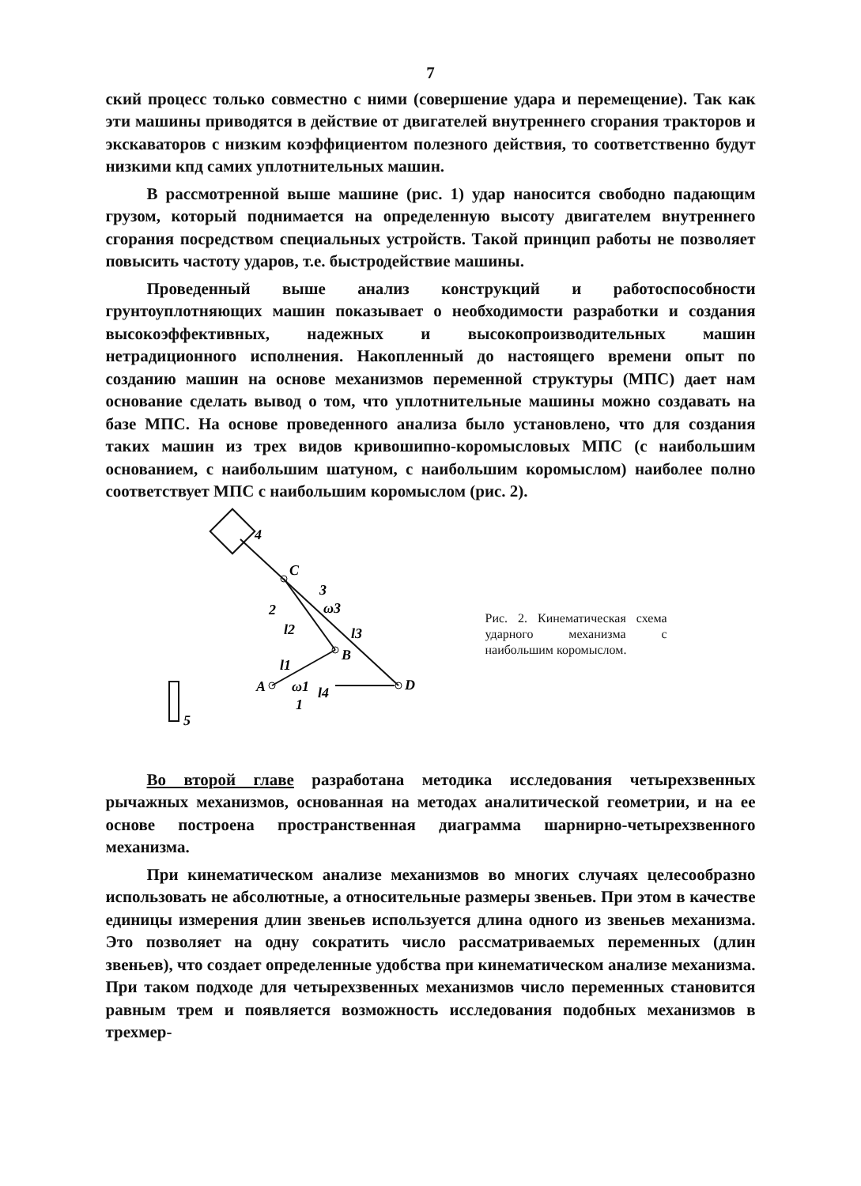7
ский процесс только совместно с ними (совершение удара и перемещение). Так как эти машины приводятся в действие от двигателей внутреннего сгорания тракторов и экскаваторов с низким коэффициентом полезного действия, то соответственно будут низкими кпд самих уплотнительных машин.
В рассмотренной выше машине (рис. 1) удар наносится свободно падающим грузом, который поднимается на определенную высоту двигателем внутреннего сгорания посредством специальных устройств. Такой принцип работы не позволяет повысить частоту ударов, т.е. быстродействие машины.
Проведенный выше анализ конструкций и работоспособности грунтоуплотняющих машин показывает о необходимости разработки и создания высокоэффективных, надежных и высокопроизводительных машин нетрадиционного исполнения. Накопленный до настоящего времени опыт по созданию машин на основе механизмов переменной структуры (МПС) дает нам основание сделать вывод о том, что уплотнительные машины можно создавать на базе МПС. На основе проведенного анализа было установлено, что для создания таких машин из трех видов кривошипно-коромысловых МПС (с наибольшим основанием, с наибольшим шатуном, с наибольшим коромыслом) наиболее полно соответствует МПС с наибольшим коромыслом (рис. 2).
4
C
3
ω3
2
l2
l3
l1
B
A
ω1
l4
D
1
5
Рис. 2. Кинематическая схема ударного механизма с наибольшим коромыслом.
Во второй главе разработана методика исследования четырехзвенных рычажных механизмов, основанная на методах аналитической геометрии, и на ее основе построена пространственная диаграмма шарнирно-четырехзвенного механизма.
При кинематическом анализе механизмов во многих случаях целесообразно использовать не абсолютные, а относительные размеры звеньев. При этом в качестве единицы измерения длин звеньев используется длина одного из звеньев механизма. Это позволяет на одну сократить число рассматриваемых переменных (длин звеньев), что создает определенные удобства при кинематическом анализе механизма. При таком подходе для четырехзвенных механизмов число переменных становится равным трем и появляется возможность исследования подобных механизмов в трехмер-